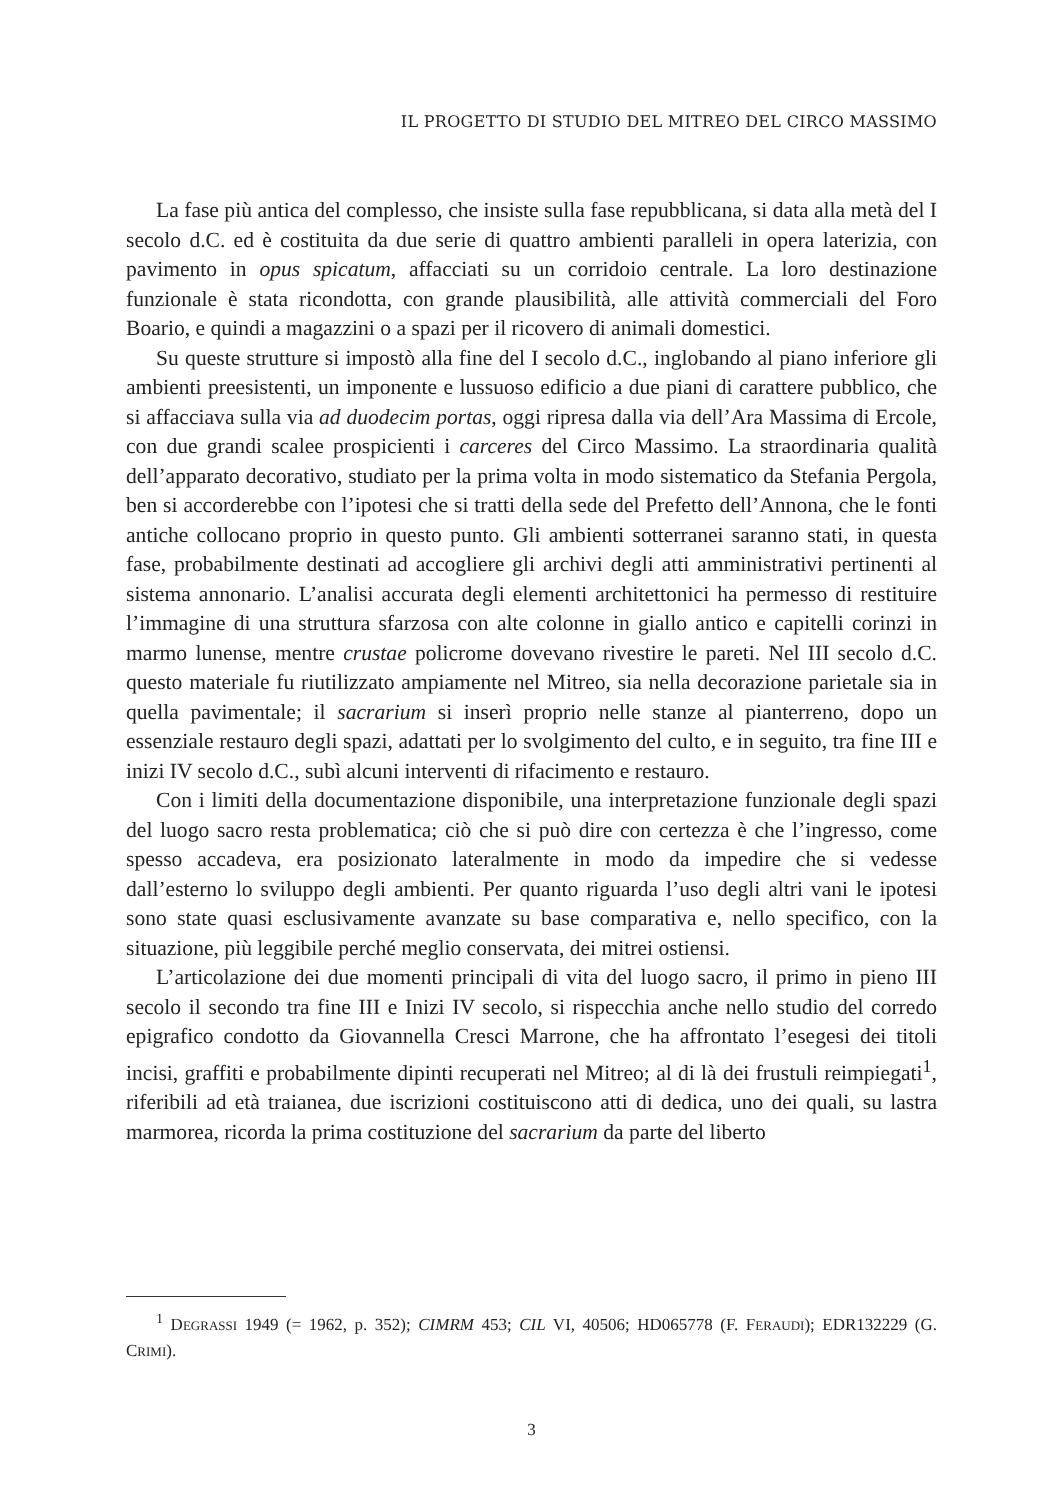IL PROGETTO DI STUDIO DEL MITREO DEL CIRCO MASSIMO
La fase più antica del complesso, che insiste sulla fase repubblicana, si data alla metà del I secolo d.C. ed è costituita da due serie di quattro ambienti paralleli in opera laterizia, con pavimento in opus spicatum, affacciati su un corridoio centrale. La loro destinazione funzionale è stata ricondotta, con grande plausibilità, alle attività commerciali del Foro Boario, e quindi a magazzini o a spazi per il ricovero di animali domestici.
Su queste strutture si impostò alla fine del I secolo d.C., inglobando al piano inferiore gli ambienti preesistenti, un imponente e lussuoso edificio a due piani di carattere pubblico, che si affacciava sulla via ad duodecim portas, oggi ripresa dalla via dell’Ara Massima di Ercole, con due grandi scalee prospicienti i carceres del Circo Massimo. La straordinaria qualità dell’apparato decorativo, studiato per la prima volta in modo sistematico da Stefania Pergola, ben si accorderebbe con l’ipotesi che si tratti della sede del Prefetto dell’Annona, che le fonti antiche collocano proprio in questo punto. Gli ambienti sotterranei saranno stati, in questa fase, probabilmente destinati ad accogliere gli archivi degli atti amministrativi pertinenti al sistema annonario. L’analisi accurata degli elementi architettonici ha permesso di restituire l’immagine di una struttura sfarzosa con alte colonne in giallo antico e capitelli corinzi in marmo lunense, mentre crustae policrome dovevano rivestire le pareti. Nel III secolo d.C. questo materiale fu riutilizzato ampiamente nel Mitreo, sia nella decorazione parietale sia in quella pavimentale; il sacrarium si inserì proprio nelle stanze al pianterreno, dopo un essenziale restauro degli spazi, adattati per lo svolgimento del culto, e in seguito, tra fine III e inizi IV secolo d.C., subì alcuni interventi di rifacimento e restauro.
Con i limiti della documentazione disponibile, una interpretazione funzionale degli spazi del luogo sacro resta problematica; ciò che si può dire con certezza è che l’ingresso, come spesso accadeva, era posizionato lateralmente in modo da impedire che si vedesse dall’esterno lo sviluppo degli ambienti. Per quanto riguarda l’uso degli altri vani le ipotesi sono state quasi esclusivamente avanzate su base comparativa e, nello specifico, con la situazione, più leggibile perché meglio conservata, dei mitrei ostiensi.
L’articolazione dei due momenti principali di vita del luogo sacro, il primo in pieno III secolo il secondo tra fine III e Inizi IV secolo, si rispecchia anche nello studio del corredo epigrafico condotto da Giovannella Cresci Marrone, che ha affrontato l’esegesi dei titoli incisi, graffiti e probabilmente dipinti recuperati nel Mitreo; al di là dei frustuli reimpiegati<sup>1</sup>, riferibili ad età traianea, due iscrizioni costituiscono atti di dedica, uno dei quali, su lastra marmorea, ricorda la prima costituzione del sacrarium da parte del liberto
<sup>1</sup> DEGRASSI 1949 (= 1962, p. 352); CIMRM 453; CIL VI, 40506; HD065778 (F. FERAUDI); EDR132229 (G. CRIMI).
3